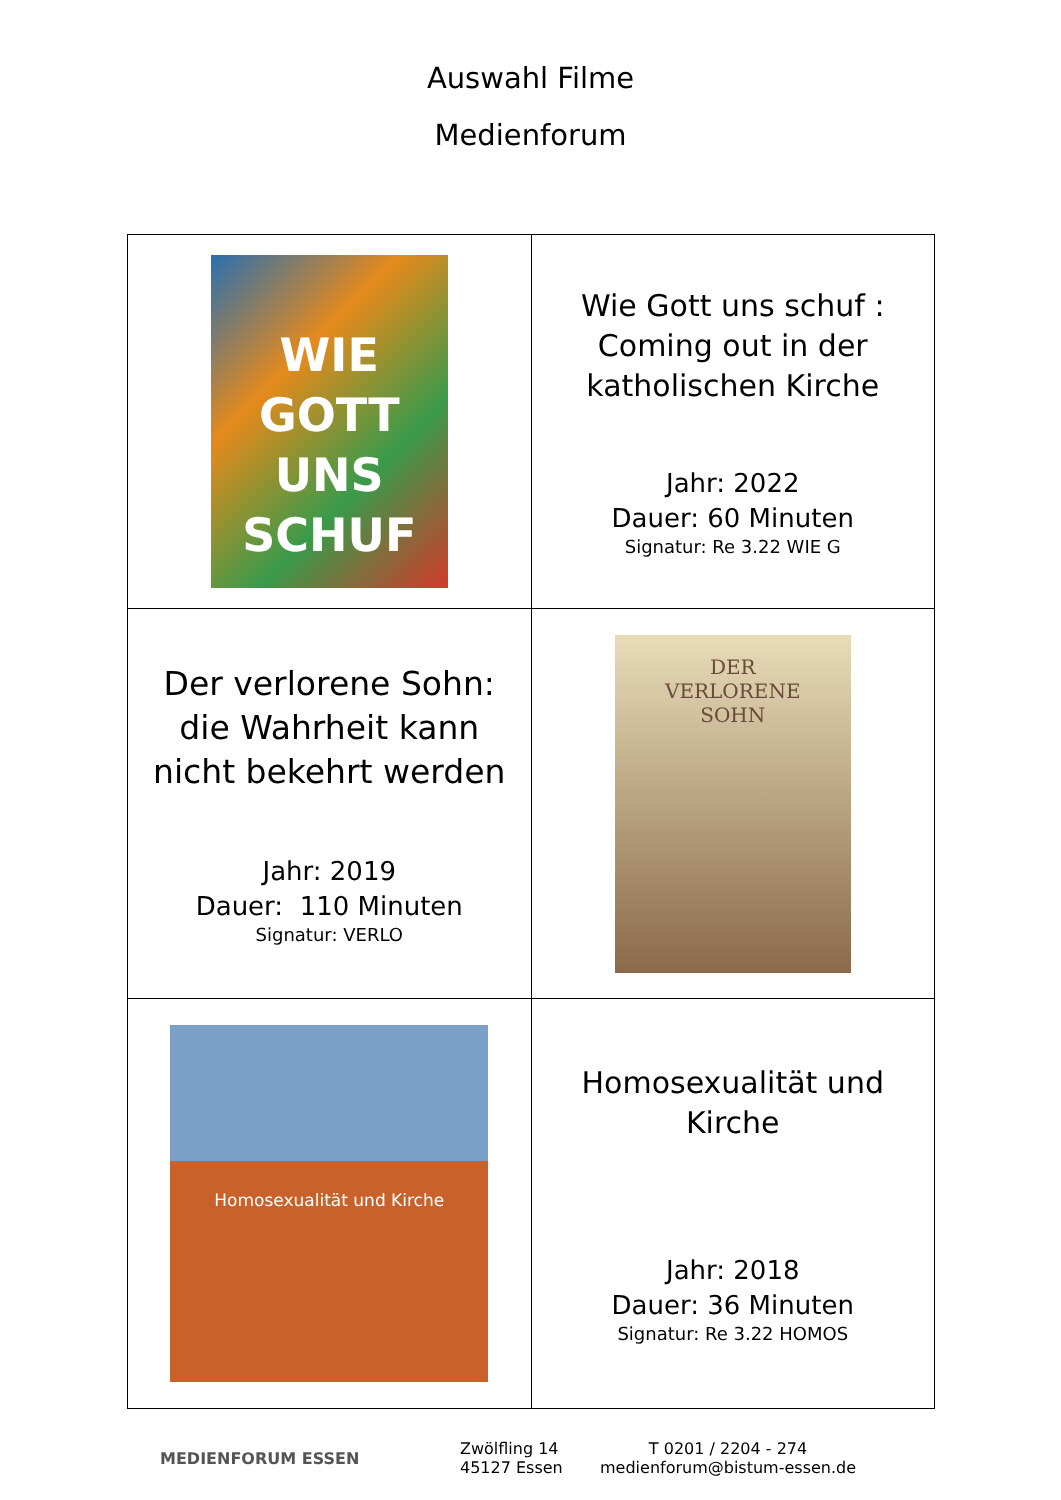Auswahl Filme
Medienforum
| WIE GOTT UNS SCHUF | Wie Gott uns schuf : Coming out in der katholischen Kirche Jahr: 2022 Dauer: 60 Minuten Signatur: Re 3.22 WIE G |
| Der verlorene Sohn: die Wahrheit kann nicht bekehrt werden Jahr: 2019 Dauer: 110 Minuten Signatur: VERLO | DER VERLORENE SOHN |
| Homosexualität und Kirche | Homosexualität und Kirche Jahr: 2018 Dauer: 36 Minuten Signatur: Re 3.22 HOMOS |
MEDIENFORUM ESSEN
Zwölfling 14
45127 Essen
T 0201 / 2204 - 274
medienforum@bistum-essen.de